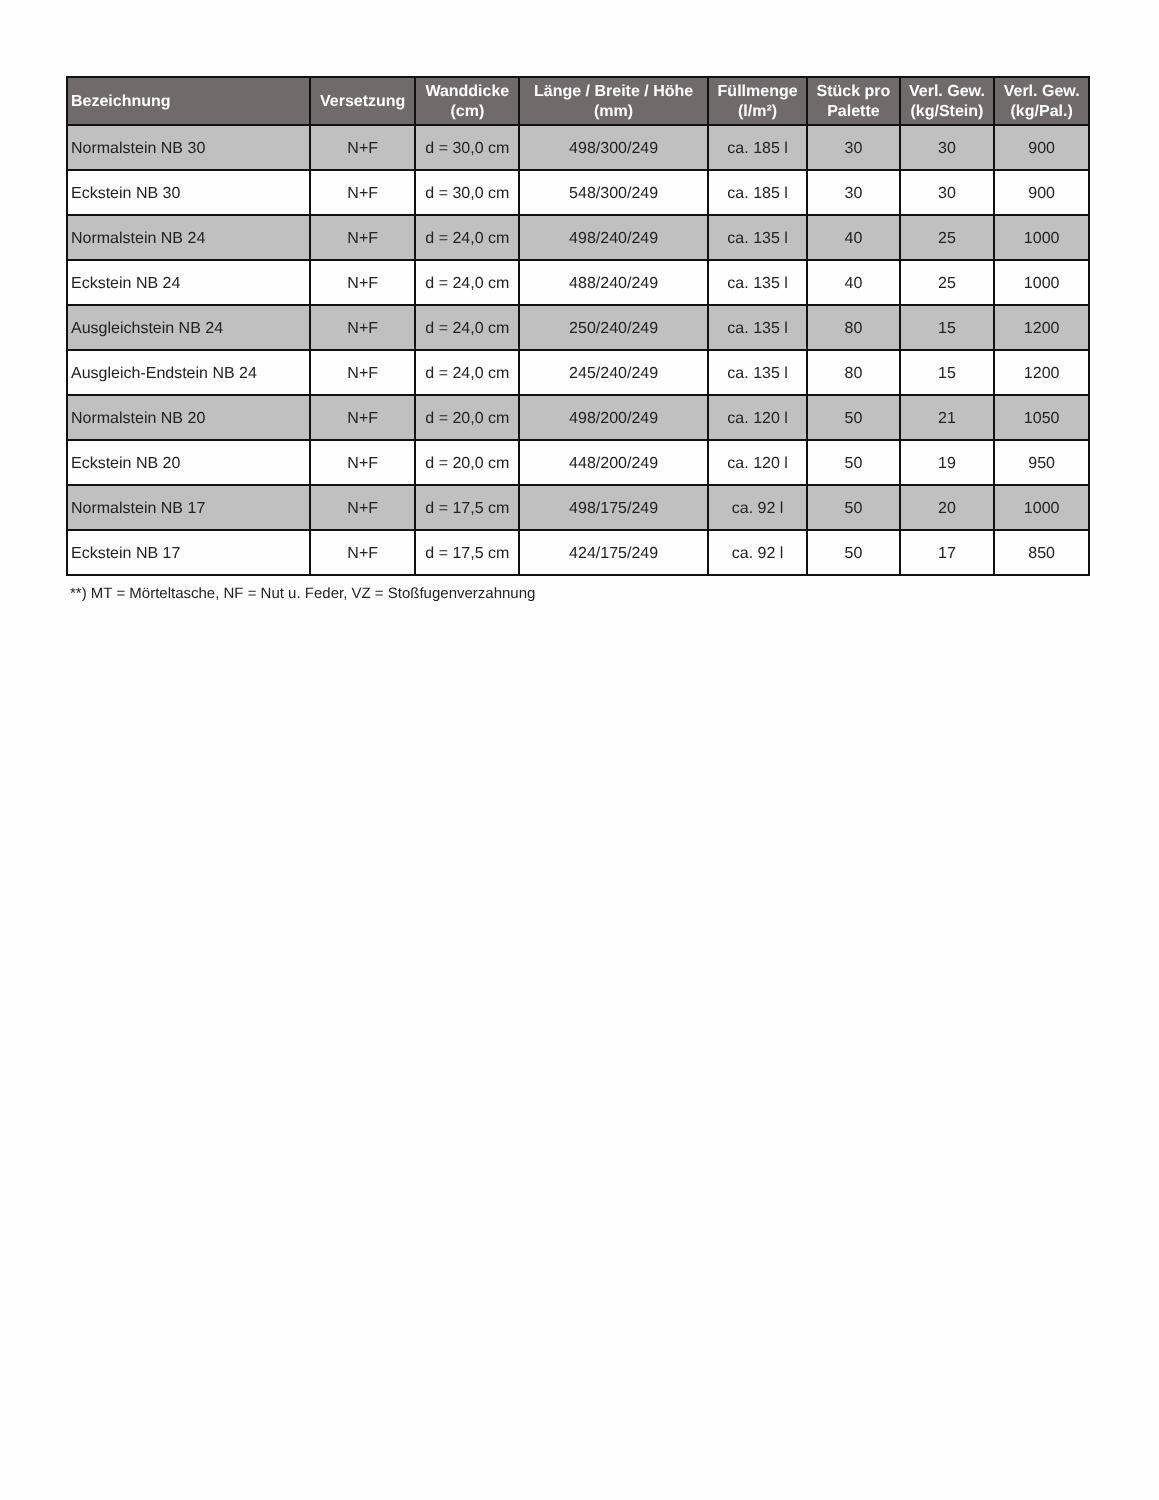| Bezeichnung | Versetzung | Wanddicke (cm) | Länge / Breite / Höhe (mm) | Füllmenge (l/m²) | Stück pro Palette | Verl. Gew. (kg/Stein) | Verl. Gew. (kg/Pal.) |
| --- | --- | --- | --- | --- | --- | --- | --- |
| Normalstein NB 30 | N+F | d = 30,0 cm | 498/300/249 | ca. 185 l | 30 | 30 | 900 |
| Eckstein NB 30 | N+F | d = 30,0 cm | 548/300/249 | ca. 185 l | 30 | 30 | 900 |
| Normalstein NB 24 | N+F | d = 24,0 cm | 498/240/249 | ca. 135 l | 40 | 25 | 1000 |
| Eckstein NB 24 | N+F | d = 24,0 cm | 488/240/249 | ca. 135 l | 40 | 25 | 1000 |
| Ausgleichstein NB 24 | N+F | d = 24,0 cm | 250/240/249 | ca. 135 l | 80 | 15 | 1200 |
| Ausgleich-Endstein NB 24 | N+F | d = 24,0 cm | 245/240/249 | ca. 135 l | 80 | 15 | 1200 |
| Normalstein NB 20 | N+F | d = 20,0 cm | 498/200/249 | ca. 120 l | 50 | 21 | 1050 |
| Eckstein NB 20 | N+F | d = 20,0 cm | 448/200/249 | ca. 120 l | 50 | 19 | 950 |
| Normalstein NB 17 | N+F | d = 17,5 cm | 498/175/249 | ca. 92 l | 50 | 20 | 1000 |
| Eckstein NB 17 | N+F | d = 17,5 cm | 424/175/249 | ca. 92 l | 50 | 17 | 850 |
**) MT = Mörteltasche, NF = Nut u. Feder, VZ = Stoßfugenverzahnung